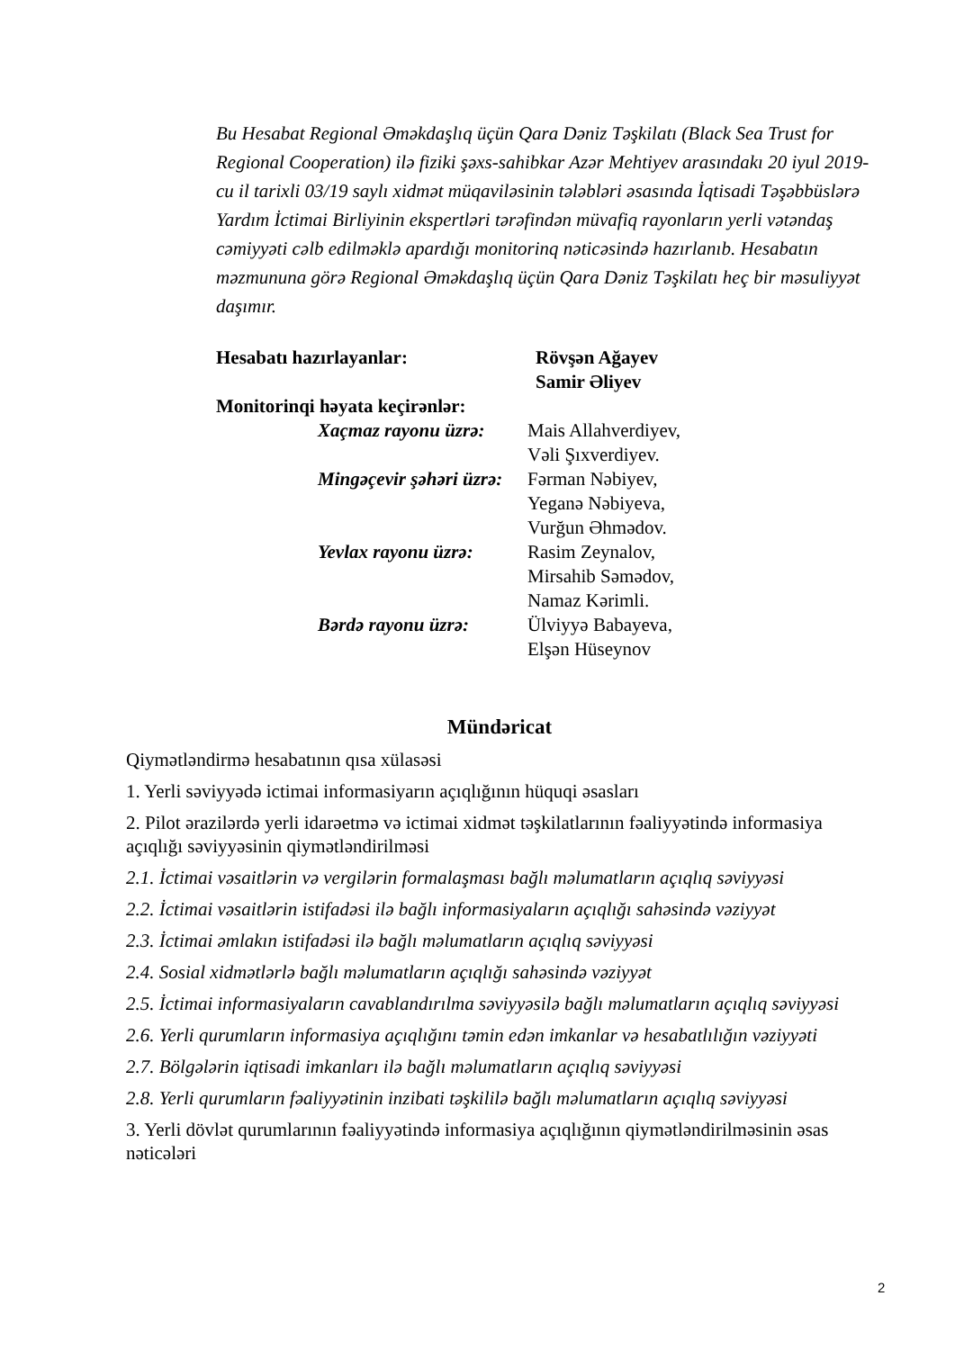Bu Hesabat Regional Əməkdaşlıq üçün Qara Dəniz Təşkilatı (Black Sea Trust for Regional Cooperation) ilə fiziki şəxs-sahibkar Azər Mehtiyev arasındakı 20 iyul 2019-cu il tarixli 03/19 saylı xidmət müqaviləsinin tələbləri əsasında İqtisadi Təşəbbüslərə Yardım İctimai Birliyinin ekspertləri tərəfindən müvafiq rayonların yerli vətəndaş cəmiyyəti cəlb edilməklə apardığı monitorinq nəticəsində hazırlanıb. Hesabatın məzmununa görə Regional Əməkdaşlıq üçün Qara Dəniz Təşkilatı heç bir məsuliyyət daşımır.
Hesabatı hazırlayanlar: Rövşən Ağayev
Samir Əliyev
Monitorinqi həyata keçirənlər:
Xaçmaz rayonu üzrə:
Mais Allahverdiyev,
Vəli Şıxverdiyev.
Mingəçevir şəhəri üzrə:
Fərman Nəbiyev,
Yeganə Nəbiyeva,
Vurğun Əhmədov.
Yevlax rayonu üzrə:
Rasim Zeynalov,
Mirsahib Səmədov,
Namaz Kərimli.
Bərdə rayonu üzrə: Ülviyyə Babayeva,
Elşən Hüseynov
Mündəricat
Qiymətləndirmə hesabatının qısa xülasəsi
1. Yerli səviyyədə ictimai informasiyarın açıqlığının hüquqi əsasları
2. Pilot ərazilərdə yerli idarəetmə və ictimai xidmət təşkilatlarının fəaliyyətində informasiya açıqlığı səviyyəsinin qiymətləndirilməsi
2.1. İctimai vəsaitlərin və vergilərin formalaşması bağlı məlumatların açıqlıq səviyyəsi
2.2. İctimai vəsaitlərin istifadəsi ilə bağlı informasiyaların açıqlığı sahəsində vəziyyət
2.3. İctimai əmlakın istifadəsi ilə bağlı məlumatların açıqlıq səviyyəsi
2.4. Sosial xidmətlərlə bağlı məlumatların açıqlığı sahəsində vəziyyət
2.5. İctimai informasiyaların cavablandırılma səviyyəsilə bağlı məlumatların açıqlıq səviyyəsi
2.6. Yerli qurumların informasiya açıqlığını təmin edən imkanlar və hesabatlılığın vəziyyəti
2.7. Bölgələrin iqtisadi imkanları ilə bağlı məlumatların açıqlıq səviyyəsi
2.8. Yerli qurumların fəaliyyətinin inzibati təşkililə bağlı məlumatların açıqlıq səviyyəsi
3. Yerli dövlət qurumlarının fəaliyyətində informasiya açıqlığının qiymətləndirilməsinin əsas nəticələri
2